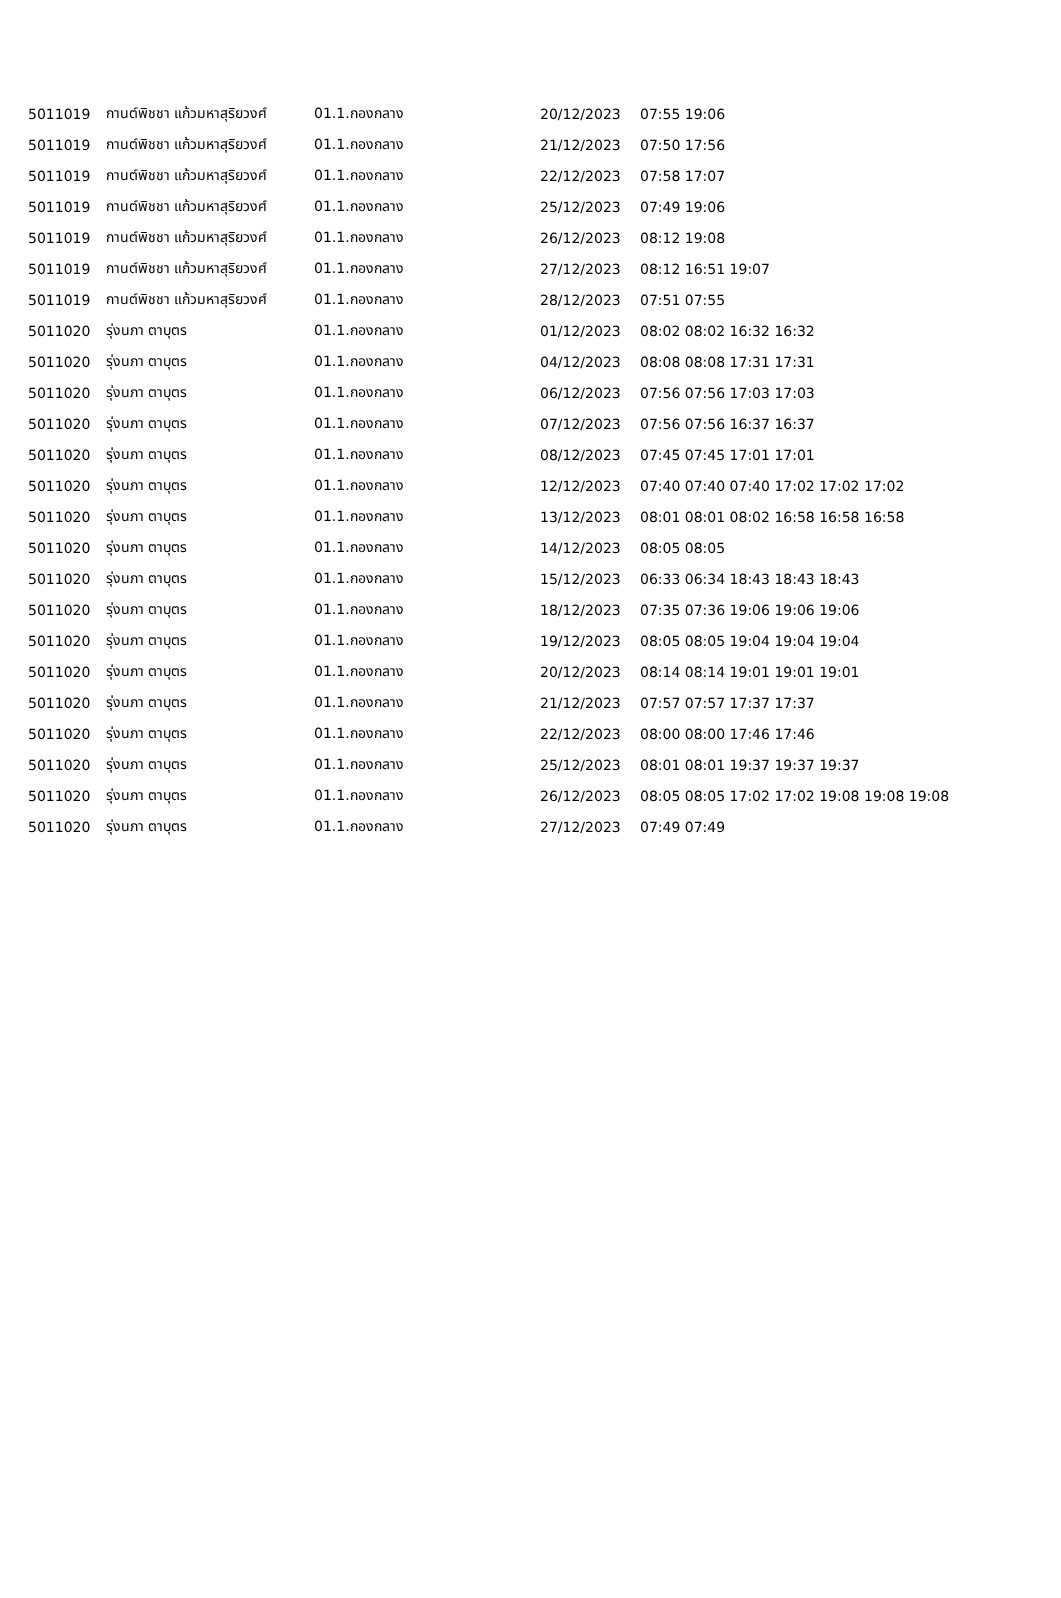| 5011019 | กานต์พิชชา แก้วมหาสุริยวงศ์ | 01.1.กองกลาง | 20/12/2023 | 07:55 19:06 |
| 5011019 | กานต์พิชชา แก้วมหาสุริยวงศ์ | 01.1.กองกลาง | 21/12/2023 | 07:50 17:56 |
| 5011019 | กานต์พิชชา แก้วมหาสุริยวงศ์ | 01.1.กองกลาง | 22/12/2023 | 07:58 17:07 |
| 5011019 | กานต์พิชชา แก้วมหาสุริยวงศ์ | 01.1.กองกลาง | 25/12/2023 | 07:49 19:06 |
| 5011019 | กานต์พิชชา แก้วมหาสุริยวงศ์ | 01.1.กองกลาง | 26/12/2023 | 08:12 19:08 |
| 5011019 | กานต์พิชชา แก้วมหาสุริยวงศ์ | 01.1.กองกลาง | 27/12/2023 | 08:12 16:51 19:07 |
| 5011019 | กานต์พิชชา แก้วมหาสุริยวงศ์ | 01.1.กองกลาง | 28/12/2023 | 07:51 07:55 |
| 5011020 | รุ่งนภา ตาบุตร | 01.1.กองกลาง | 01/12/2023 | 08:02 08:02 16:32 16:32 |
| 5011020 | รุ่งนภา ตาบุตร | 01.1.กองกลาง | 04/12/2023 | 08:08 08:08 17:31 17:31 |
| 5011020 | รุ่งนภา ตาบุตร | 01.1.กองกลาง | 06/12/2023 | 07:56 07:56 17:03 17:03 |
| 5011020 | รุ่งนภา ตาบุตร | 01.1.กองกลาง | 07/12/2023 | 07:56 07:56 16:37 16:37 |
| 5011020 | รุ่งนภา ตาบุตร | 01.1.กองกลาง | 08/12/2023 | 07:45 07:45 17:01 17:01 |
| 5011020 | รุ่งนภา ตาบุตร | 01.1.กองกลาง | 12/12/2023 | 07:40 07:40 07:40 17:02 17:02 17:02 |
| 5011020 | รุ่งนภา ตาบุตร | 01.1.กองกลาง | 13/12/2023 | 08:01 08:01 08:02 16:58 16:58 16:58 |
| 5011020 | รุ่งนภา ตาบุตร | 01.1.กองกลาง | 14/12/2023 | 08:05 08:05 |
| 5011020 | รุ่งนภา ตาบุตร | 01.1.กองกลาง | 15/12/2023 | 06:33 06:34 18:43 18:43 18:43 |
| 5011020 | รุ่งนภา ตาบุตร | 01.1.กองกลาง | 18/12/2023 | 07:35 07:36 19:06 19:06 19:06 |
| 5011020 | รุ่งนภา ตาบุตร | 01.1.กองกลาง | 19/12/2023 | 08:05 08:05 19:04 19:04 19:04 |
| 5011020 | รุ่งนภา ตาบุตร | 01.1.กองกลาง | 20/12/2023 | 08:14 08:14 19:01 19:01 19:01 |
| 5011020 | รุ่งนภา ตาบุตร | 01.1.กองกลาง | 21/12/2023 | 07:57 07:57 17:37 17:37 |
| 5011020 | รุ่งนภา ตาบุตร | 01.1.กองกลาง | 22/12/2023 | 08:00 08:00 17:46 17:46 |
| 5011020 | รุ่งนภา ตาบุตร | 01.1.กองกลาง | 25/12/2023 | 08:01 08:01 19:37 19:37 19:37 |
| 5011020 | รุ่งนภา ตาบุตร | 01.1.กองกลาง | 26/12/2023 | 08:05 08:05 17:02 17:02 19:08 19:08 19:08 |
| 5011020 | รุ่งนภา ตาบุตร | 01.1.กองกลาง | 27/12/2023 | 07:49 07:49 |